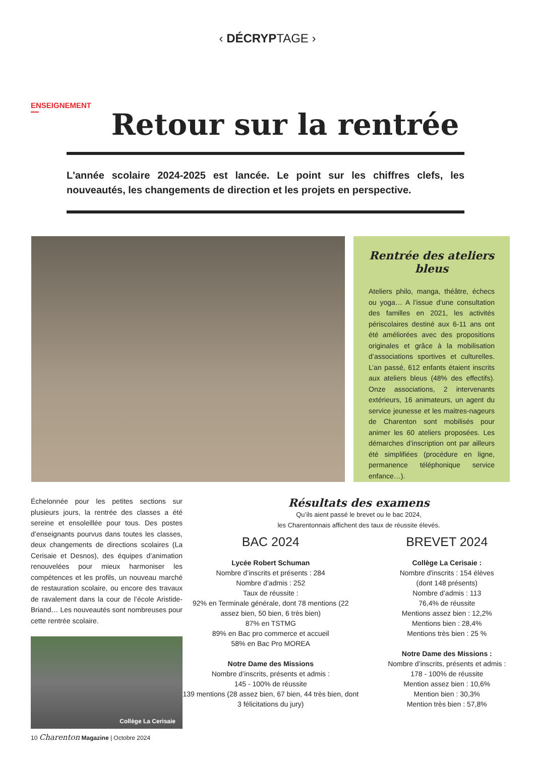‹ DÉCRYPTAGE ›
ENSEIGNEMENT
Retour sur la rentrée
L'année scolaire 2024-2025 est lancée. Le point sur les chiffres clefs, les nouveautés, les changements de direction et les projets en perspective.
Rentrée des ateliers bleus
Ateliers philo, manga, théâtre, échecs ou yoga… A l’issue d’une consultation des familles en 2021, les activités périscolaires destiné aux 6-11 ans ont été améliorées avec des propositions originales et grâce à la mobilisation d’associations sportives et culturelles. L’an passé, 612 enfants étaient inscrits aux ateliers bleus (48% des effectifs). Onze associations, 2 intervenants extérieurs, 16 animateurs, un agent du service jeunesse et les maitres-nageurs de Charenton sont mobilisés pour animer les 60 ateliers proposées. Les démarches d’inscription ont par ailleurs été simplifiées (procédure en ligne, permanence téléphonique service enfance…).
Échelonnée pour les petites sections sur plusieurs jours, la rentrée des classes a été sereine et ensoleillée pour tous. Des postes d’enseignants pourvus dans toutes les classes, deux changements de directions scolaires (La Cerisaie et Desnos), des équipes d’animation renouvelées pour mieux harmoniser les compétences et les profils, un nouveau marché de restauration scolaire, ou encore des travaux de ravalement dans la cour de l’école Aristide-Briand… Les nouveautés sont nombreuses pour cette rentrée scolaire.
Collège La Cerisaie
Résultats des examens
Qu’ils aient passé le brevet ou le bac 2024,
les Charentonnais affichent des taux de réussite élevés.
BAC 2024
Lycée Robert Schuman
Nombre d’inscrits et présents : 284
Nombre d’admis : 252
Taux de réussite :
92% en Terminale générale, dont 78 mentions (22 assez bien, 50 bien, 6 très bien)
87% en TSTMG
89% en Bac pro commerce et accueil
58% en Bac Pro MOREA
Notre Dame des Missions
Nombre d’inscrits, présents et admis :
145 - 100% de réussite
139 mentions (28 assez bien, 67 bien, 44 très bien, dont 3 félicitations du jury)
BREVET 2024
Collège La Cerisaie :
Nombre d'inscrits : 154 élèves
(dont 148 présents)
Nombre d’admis : 113
76,4% de réussite
Mentions assez bien : 12,2%
Mentions bien : 28,4%
Mentions très bien : 25 %
Notre Dame des Missions :
Nombre d’inscrits, présents et admis :
178 - 100% de réussite
Mention assez bien : 10,6%
Mention bien : 30,3%
Mention très bien : 57,8%
10 Charenton Magazine | Octobre 2024